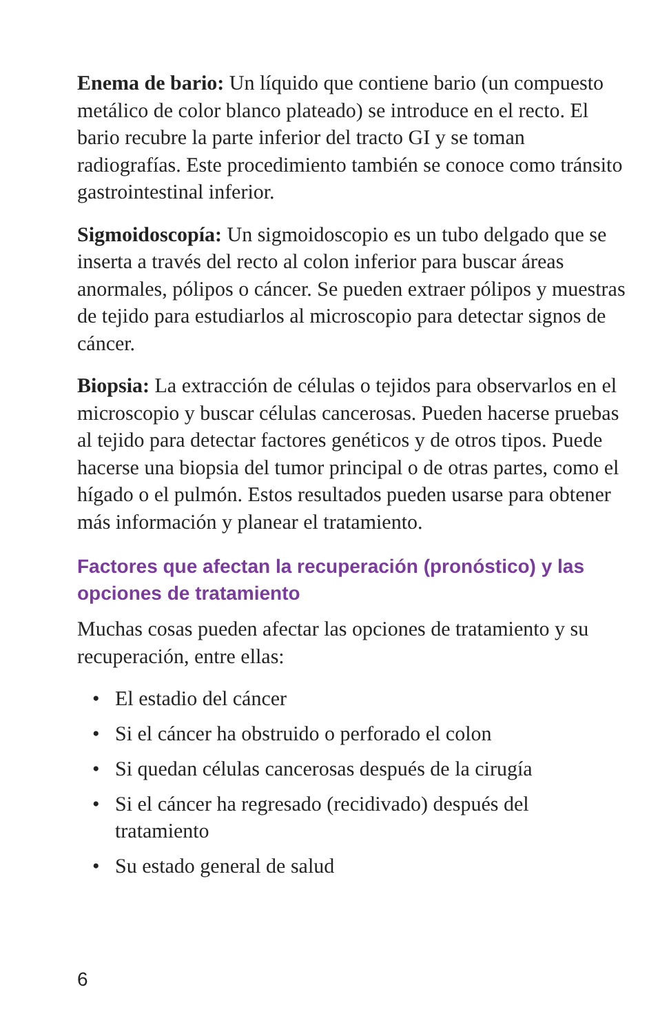Enema de bario: Un líquido que contiene bario (un compuesto metálico de color blanco plateado) se introduce en el recto. El bario recubre la parte inferior del tracto GI y se toman radiografías. Este procedimiento también se conoce como tránsito gastrointestinal inferior.
Sigmoidoscopía: Un sigmoidoscopio es un tubo delgado que se inserta a través del recto al colon inferior para buscar áreas anormales, pólipos o cáncer. Se pueden extraer pólipos y muestras de tejido para estudiarlos al microscopio para detectar signos de cáncer.
Biopsia: La extracción de células o tejidos para observarlos en el microscopio y buscar células cancerosas. Pueden hacerse pruebas al tejido para detectar factores genéticos y de otros tipos. Puede hacerse una biopsia del tumor principal o de otras partes, como el hígado o el pulmón. Estos resultados pueden usarse para obtener más información y planear el tratamiento.
Factores que afectan la recuperación (pronóstico) y las opciones de tratamiento
Muchas cosas pueden afectar las opciones de tratamiento y su recuperación, entre ellas:
• El estadio del cáncer
• Si el cáncer ha obstruido o perforado el colon
• Si quedan células cancerosas después de la cirugía
• Si el cáncer ha regresado (recidivado) después del tratamiento
• Su estado general de salud
6